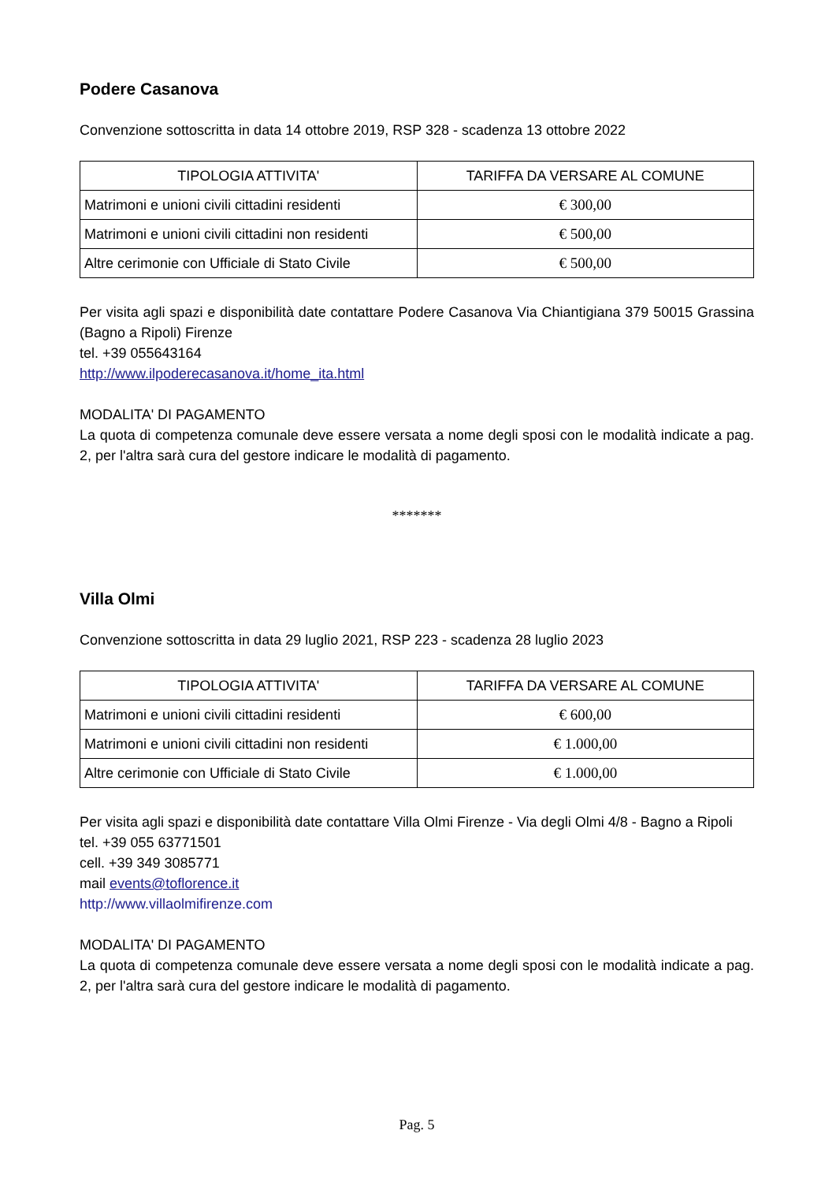Podere Casanova
Convenzione sottoscritta in data 14 ottobre 2019, RSP 328 - scadenza 13 ottobre 2022
| TIPOLOGIA ATTIVITA' | TARIFFA DA VERSARE AL COMUNE |
| --- | --- |
| Matrimoni e unioni civili cittadini residenti | € 300,00 |
| Matrimoni e unioni civili cittadini non residenti | € 500,00 |
| Altre cerimonie con Ufficiale di Stato Civile | € 500,00 |
Per visita agli spazi e disponibilità date contattare Podere Casanova Via Chiantigiana 379 50015 Grassina (Bagno a Ripoli) Firenze
tel. +39 055643164
http://www.ilpoderecasanova.it/home_ita.html
MODALITA' DI PAGAMENTO
La quota di competenza comunale deve essere versata a nome degli sposi con le modalità indicate a pag. 2, per l'altra sarà cura del gestore indicare le modalità di pagamento.
*******
Villa Olmi
Convenzione sottoscritta in data 29 luglio 2021, RSP 223 - scadenza 28 luglio 2023
| TIPOLOGIA ATTIVITA' | TARIFFA DA VERSARE AL COMUNE |
| --- | --- |
| Matrimoni e unioni civili cittadini residenti | € 600,00 |
| Matrimoni e unioni civili cittadini non residenti | € 1.000,00 |
| Altre cerimonie con Ufficiale di Stato Civile | € 1.000,00 |
Per visita agli spazi e disponibilità date contattare Villa Olmi Firenze - Via degli Olmi 4/8 - Bagno a Ripoli
tel. +39 055 63771501
cell. +39 349 3085771
mail events@toflorence.it
http://www.villaolmifirenze.com
MODALITA' DI PAGAMENTO
La quota di competenza comunale deve essere versata a nome degli sposi con le modalità indicate a pag. 2, per l'altra sarà cura del gestore indicare le modalità di pagamento.
Pag. 5